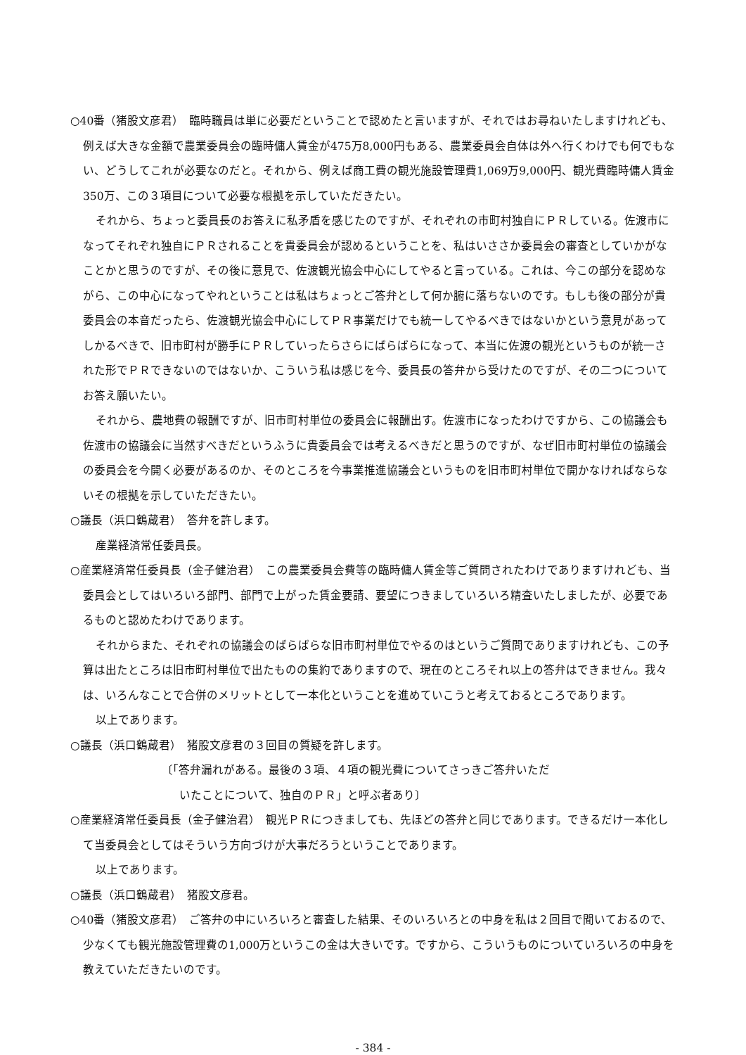○40番（猪股文彦君）　臨時職員は単に必要だということで認めたと言いますが、それではお尋ねいたしますけれども、例えば大きな金額で農業委員会の臨時傭人賃金が475万8,000円もある、農業委員会自体は外へ行くわけでも何でもない、どうしてこれが必要なのだと。それから、例えば商工費の観光施設管理費1,069万9,000円、観光費臨時傭人賃金350万、この３項目について必要な根拠を示していただきたい。
それから、ちょっと委員長のお答えに私矛盾を感じたのですが、それぞれの市町村独自にＰＲしている。佐渡市になってそれぞれ独自にＰＲされることを貴委員会が認めるということを、私はいささか委員会の審査としていかがなことかと思うのですが、その後に意見で、佐渡観光協会中心にしてやると言っている。これは、今この部分を認めながら、この中心になってやれということは私はちょっとご答弁として何か腑に落ちないのです。もしも後の部分が貴委員会の本音だったら、佐渡観光協会中心にしてＰＲ事業だけでも統一してやるべきではないかという意見があってしかるべきで、旧市町村が勝手にＰＲしていったらさらにばらばらになって、本当に佐渡の観光というものが統一された形でＰＲできないのではないか、こういう私は感じを今、委員長の答弁から受けたのですが、その二つについてお答え願いたい。
それから、農地費の報酬ですが、旧市町村単位の委員会に報酬出す。佐渡市になったわけですから、この協議会も佐渡市の協議会に当然すべきだというふうに貴委員会では考えるべきだと思うのですが、なぜ旧市町村単位の協議会の委員会を今開く必要があるのか、そのところを今事業推進協議会というものを旧市町村単位で開かなければならないその根拠を示していただきたい。
○議長（浜口鶴蔵君）　答弁を許します。
産業経済常任委員長。
○産業経済常任委員長（金子健治君）　この農業委員会費等の臨時傭人賃金等ご質問されたわけでありますけれども、当委員会としてはいろいろ部門、部門で上がった賃金要請、要望につきましていろいろ精査いたしましたが、必要であるものと認めたわけであります。
それからまた、それぞれの協議会のばらばらな旧市町村単位でやるのはというご質問でありますけれども、この予算は出たところは旧市町村単位で出たものの集約でありますので、現在のところそれ以上の答弁はできません。我々は、いろんなことで合併のメリットとして一本化ということを進めていこうと考えておるところであります。
以上であります。
○議長（浜口鶴蔵君）　猪股文彦君の３回目の質疑を許します。
〔「答弁漏れがある。最後の３項、４項の観光費についてさっきご答弁いただ
いたことについて、独自のＰＲ」と呼ぶ者あり〕
○産業経済常任委員長（金子健治君）　観光ＰＲにつきましても、先ほどの答弁と同じであります。できるだけ一本化して当委員会としてはそういう方向づけが大事だろうということであります。
以上であります。
○議長（浜口鶴蔵君）　猪股文彦君。
○40番（猪股文彦君）　ご答弁の中にいろいろと審査した結果、そのいろいろとの中身を私は２回目で聞いておるので、少なくても観光施設管理費の1,000万というこの金は大きいです。ですから、こういうものについていろいろの中身を教えていただきたいのです。
- 384 -